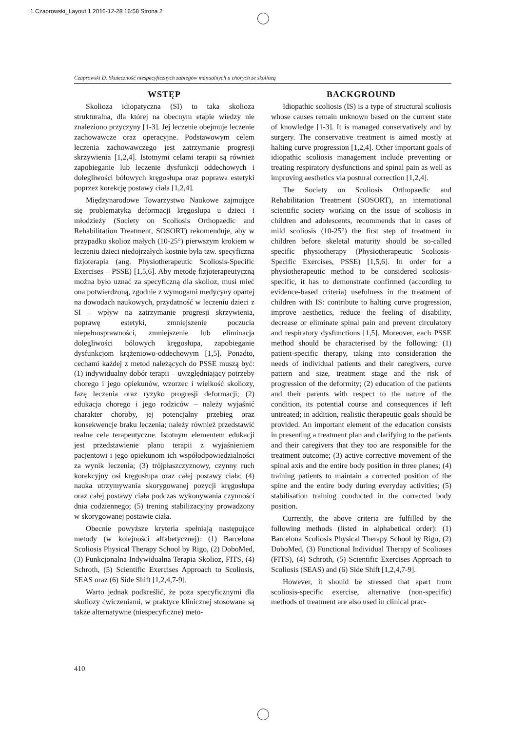1 Czaprowski_Layout 1 2016-12-28 16:58 Strona 2
Czaprowski D. Skuteczność niespecyficznych zabiegów manualnych u chorych ze skoliozą
WSTĘP
Skolioza idiopatyczna (SI) to taka skolioza strukturalna, dla której na obecnym etapie wiedzy nie znaleziono przyczyny [1-3]. Jej leczenie obejmuje leczenie zachowawcze oraz operacyjne. Podstawowym celem leczenia zachowawczego jest zatrzymanie progresji skrzywienia [1,2,4]. Istotnymi celami terapii są również zapobieganie lub leczenie dysfunkcji oddechowych i dolegliwości bólowych kręgosłupa oraz poprawa estetyki poprzez korekcję postawy ciała [1,2,4].
Międzynarodowe Towarzystwo Naukowe zajmujące się problematyką deformacji kręgosłupa u dzieci i młodzieży (Society on Scoliosis Orthopaedic and Rehabilitation Treatment, SOSORT) rekomenduje, aby w przypadku skolioz małych (10-25°) pierwszym krokiem w leczeniu dzieci niedojrzałych kostnie była tzw. specyficzna fizjoterapia (ang. Physiotherapeutic Scoliosis-Specific Exercises – PSSE) [1,5,6]. Aby metodę fizjoterapeutyczną można było uznać za specyficzną dla skolioz, musi mieć ona potwierdzoną, zgodnie z wymogami medycyny opartej na dowodach naukowych, przydatność w leczeniu dzieci z SI – wpływ na zatrzymanie progresji skrzywienia, poprawę estetyki, zmniejszenie poczucia niepełnosprawności, zmniejszenie lub eliminacja dolegliwości bólowych kręgosłupa, zapobieganie dysfunkcjom krążeniowo-oddechowym [1,5]. Ponadto, cechami każdej z metod należących do PSSE muszą być: (1) indywidualny dobór terapii – uwzględniający potrzeby chorego i jego opiekunów, wzorzec i wielkość skoliozy, fazę leczenia oraz ryzyko progresji deformacji; (2) edukacja chorego i jego rodziców – należy wyjaśnić charakter choroby, jej potencjalny przebieg oraz konsekwencje braku leczenia; należy również przedstawić realne cele terapeutyczne. Istotnym elementem edukacji jest przedstawienie planu terapii z wyjaśnieniem pacjentowi i jego opiekunom ich współodpowiedzialności za wynik leczenia; (3) trójpłaszczyznowy, czynny ruch korekcyjny osi kręgosłupa oraz całej postawy ciała; (4) nauka utrzymywania skorygowanej pozycji kręgosłupa oraz całej postawy ciała podczas wykonywania czynności dnia codziennego; (5) trening stabilizacyjny prowadzony w skorygowanej postawie ciała.
Obecnie powyższe kryteria spełniają następujące metody (w kolejności alfabetycznej): (1) Barcelona Scoliosis Physical Therapy School by Rigo, (2) DoboMed, (3) Funkcjonalna Indywidualna Terapia Skolioz, FITS, (4) Schroth, (5) Scientific Exercises Approach to Scoliosis, SEAS oraz (6) Side Shift [1,2,4,7-9].
Warto jednak podkreślić, że poza specyficznymi dla skoliozy ćwiczeniami, w praktyce klinicznej stosowane są także alternatywne (niespecyficzne) meto-
BACKGROUND
Idiopathic scoliosis (IS) is a type of structural scoliosis whose causes remain unknown based on the current state of knowledge [1-3]. It is managed conservatively and by surgery. The conservative treatment is aimed mostly at halting curve progression [1,2,4]. Other important goals of idiopathic scoliosis management include preventing or treating respiratory dysfunctions and spinal pain as well as improving aesthetics via postural correction [1,2,4].
The Society on Scoliosis Orthopaedic and Rehabilitation Treatment (SOSORT), an international scientific society working on the issue of scoliosis in children and adolescents, recommends that in cases of mild scoliosis (10-25°) the first step of treatment in children before skeletal maturity should be so-called specific physiotherapy (Physiotherapeutic Scoliosis-Specific Exercises, PSSE) [1,5,6]. In order for a physiotherapeutic method to be considered scoliosis-specific, it has to demonstrate confirmed (according to evidence-based criteria) usefulness in the treatment of children with IS: contribute to halting curve progression, improve aesthetics, reduce the feeling of disability, decrease or eliminate spinal pain and prevent circulatory and respiratory dysfunctions [1,5]. Moreover, each PSSE method should be characterised by the following: (1) patient-specific therapy, taking into consideration the needs of individual patients and their caregivers, curve pattern and size, treatment stage and the risk of progression of the deformity; (2) education of the patients and their parents with respect to the nature of the condition, its potential course and consequences if left untreated; in addition, realistic therapeutic goals should be provided. An important element of the education consists in presenting a treatment plan and clarifying to the patients and their caregivers that they too are responsible for the treatment outcome; (3) active corrective movement of the spinal axis and the entire body position in three planes; (4) training patients to maintain a corrected position of the spine and the entire body during everyday activities; (5) stabilisation training conducted in the corrected body position.
Currently, the above criteria are fulfilled by the following methods (listed in alphabetical order): (1) Barcelona Scoliosis Physical Therapy School by Rigo, (2) DoboMed, (3) Functional Individual Therapy of Scolioses (FITS), (4) Schroth, (5) Scientific Exercises Approach to Scoliosis (SEAS) and (6) Side Shift [1,2,4,7-9].
However, it should be stressed that apart from scoliosis-specific exercise, alternative (non-specific) methods of treatment are also used in clinical prac-
410